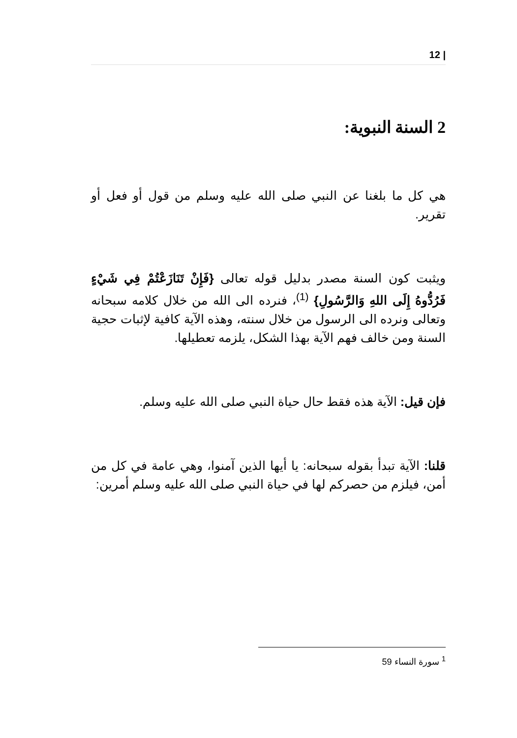| 12
2 السنة النبوية:
هي كل ما بلغنا عن النبي صلى الله عليه وسلم من قول أو فعل أو تقرير.
ويثبت كون السنة مصدر بدليل قوله تعالى {فَإِنْ تَنَازَعْتُمْ فِي شَيْءٍ فَرُدُّوهُ إِلَى اللهِ وَالرَّسُولِ} <sup>(1)</sup>، فنرده الى الله من خلال كلامه سبحانه وتعالى ونرده الى الرسول من خلال سنته، وهذه الآية كافية لإثبات حجية السنة ومن خالف فهم الآية بهذا الشكل، يلزمه تعطيلها.
فإن قيل: الآية هذه فقط حال حياة النبي صلى الله عليه وسلم.
قلنا: الآية تبدأ بقوله سبحانه: يا أيها الذين آمنوا، وهي عامة في كل من أمن، فيلزم من حصركم لها في حياة النبي صلى الله عليه وسلم أمرين:
<sup>1</sup> سورة النساء 59